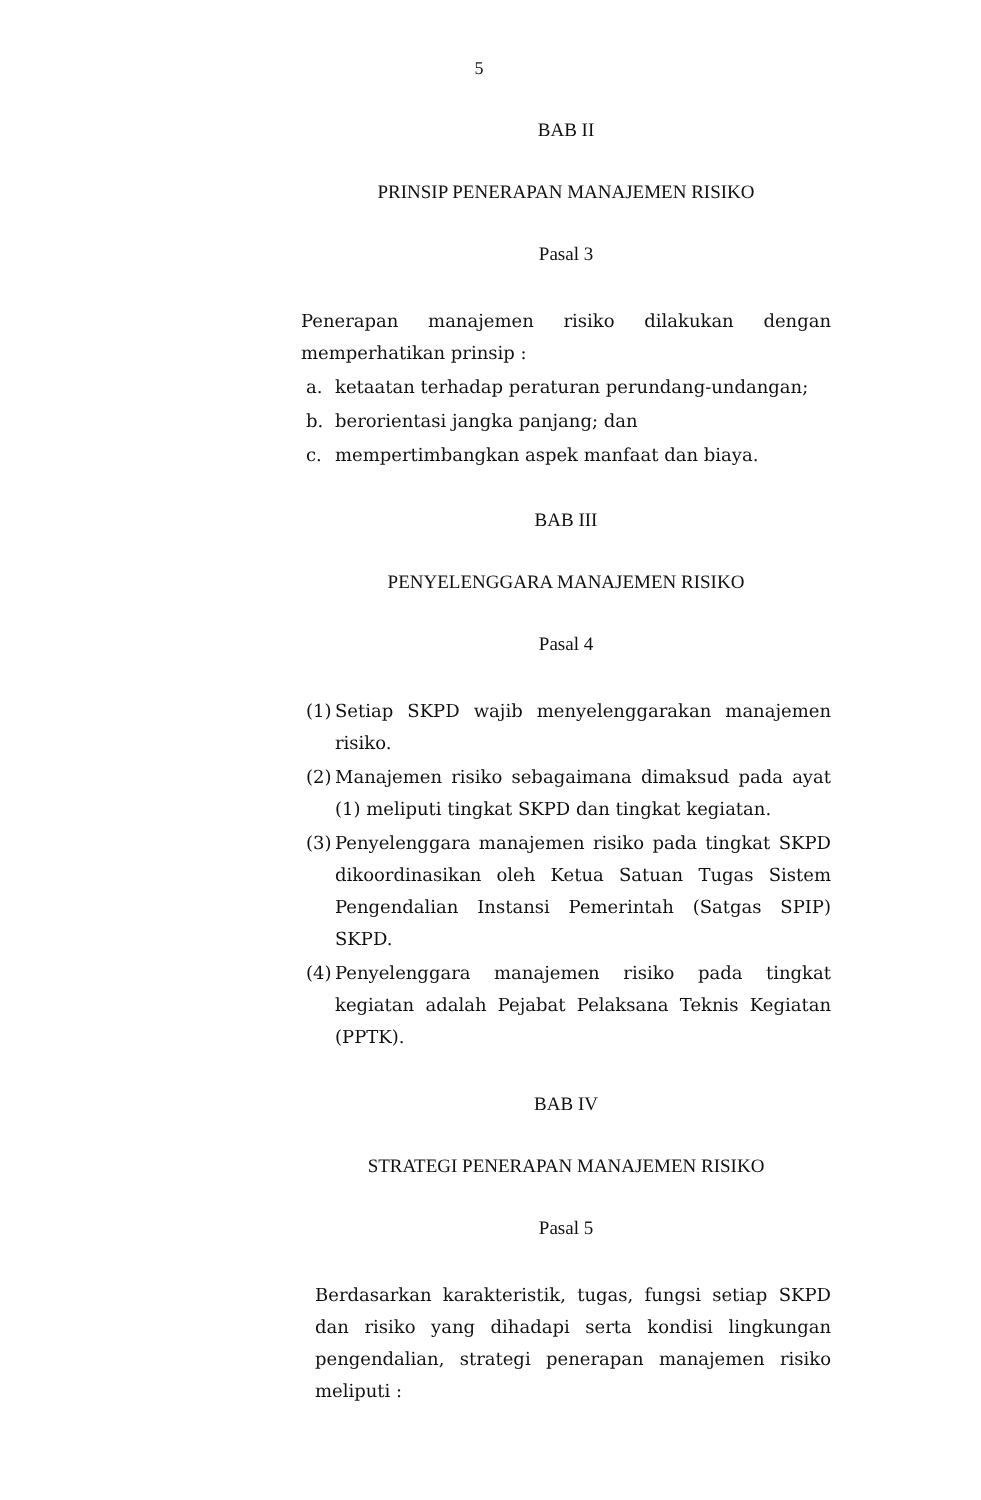5
BAB II
PRINSIP PENERAPAN MANAJEMEN RISIKO
Pasal 3
Penerapan manajemen risiko dilakukan dengan memperhatikan prinsip :
a. ketaatan terhadap peraturan perundang-undangan;
b. berorientasi jangka panjang; dan
c. mempertimbangkan aspek manfaat dan biaya.
BAB III
PENYELENGGARA MANAJEMEN RISIKO
Pasal 4
(1) Setiap SKPD wajib menyelenggarakan manajemen risiko.
(2) Manajemen risiko sebagaimana dimaksud pada ayat (1) meliputi tingkat SKPD dan tingkat kegiatan.
(3) Penyelenggara manajemen risiko pada tingkat SKPD dikoordinasikan oleh Ketua Satuan Tugas Sistem Pengendalian Instansi Pemerintah (Satgas SPIP) SKPD.
(4) Penyelenggara manajemen risiko pada tingkat kegiatan adalah Pejabat Pelaksana Teknis Kegiatan (PPTK).
BAB IV
STRATEGI PENERAPAN MANAJEMEN RISIKO
Pasal 5
Berdasarkan karakteristik, tugas, fungsi setiap SKPD dan risiko yang dihadapi serta kondisi lingkungan pengendalian, strategi penerapan manajemen risiko meliputi :